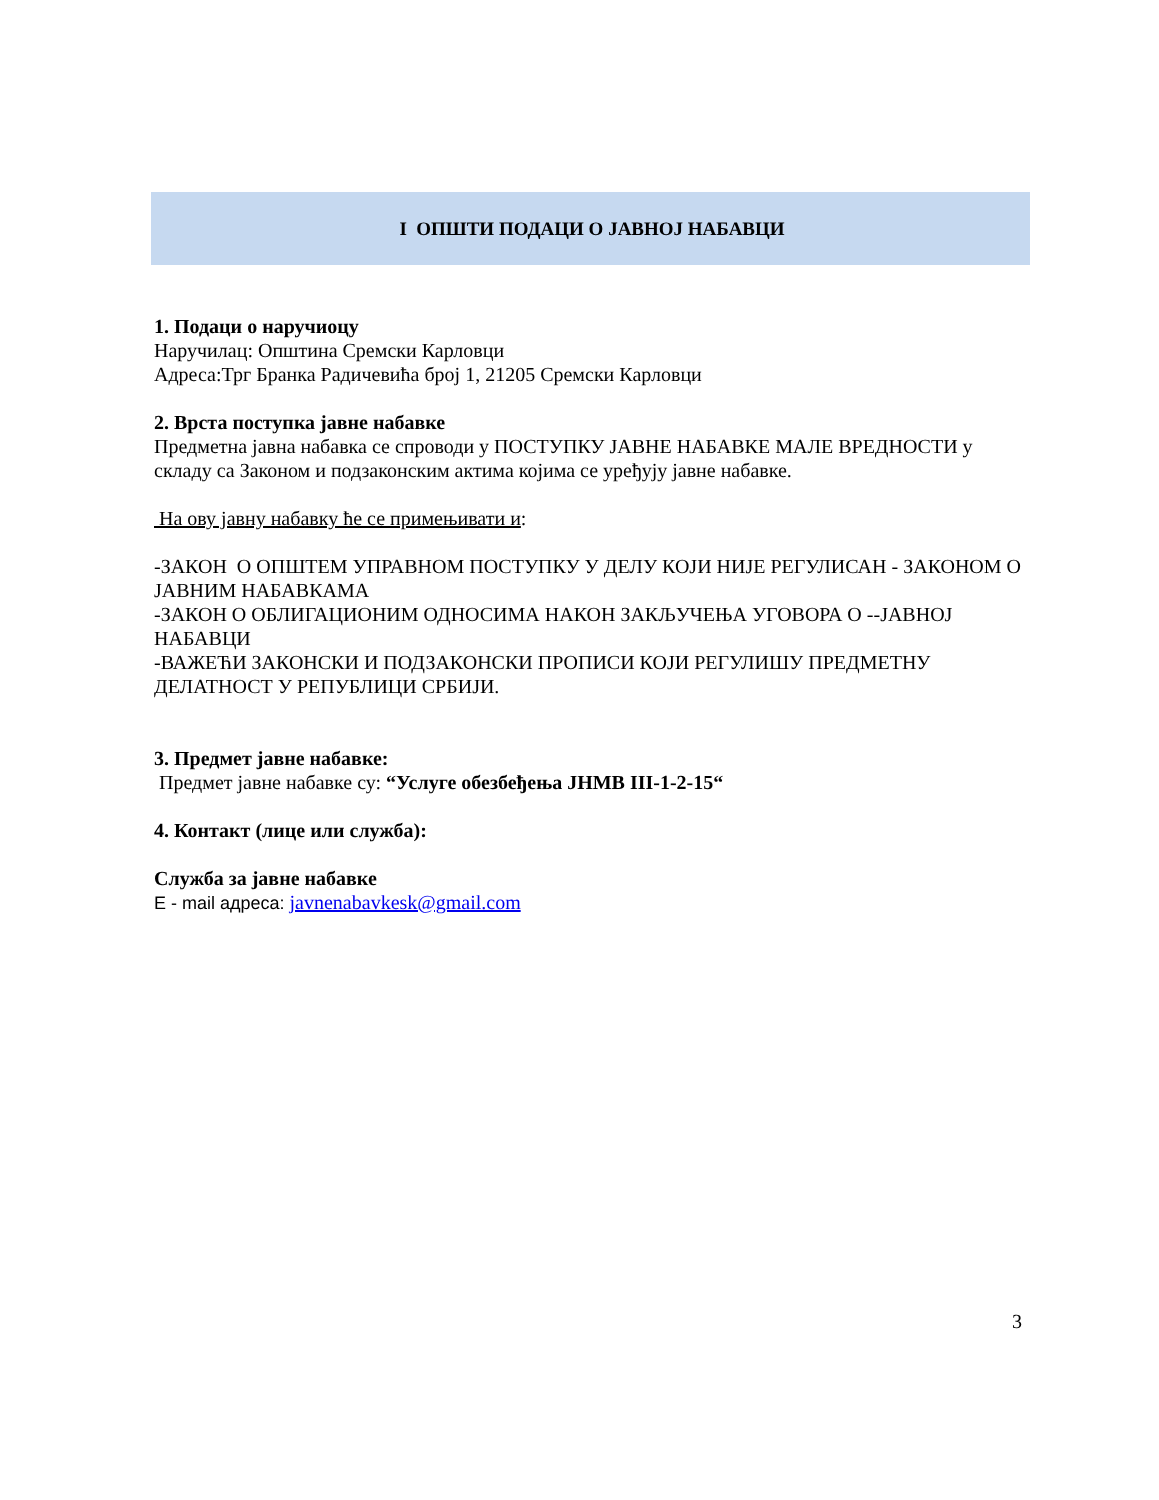I ОПШТИ ПОДАЦИ О ЈАВНОЈ НАБАВЦИ
1. Подаци о наручиоцу
Наручилац: Општина Сремски Карловци
Адреса:Трг Бранка Радичевића број 1, 21205 Сремски Карловци
2. Врста поступка јавне набавке
Предметна јавна набавка се спроводи у ПОСТУПКУ ЈАВНЕ НАБАВКЕ МАЛЕ ВРЕДНОСТИ у складу са Законом и подзаконским актима којима се уређују јавне набавке.
На ову јавну набавку ће се примењивати и:
-ЗАКОН О ОПШТЕМ УПРАВНОМ ПОСТУПКУ У ДЕЛУ КОЈИ НИЈЕ РЕГУЛИСАН - ЗАКОНОМ О ЈАВНИМ НАБАВКАМА
-ЗАКОН О ОБЛИГАЦИОНИМ ОДНОСИМА НАКОН ЗАКЉУЧЕЊА УГОВОРА О --ЈАВНОЈ НАБАВЦИ
-ВАЖЕЋИ ЗАКОНСКИ И ПОДЗАКОНСКИ ПРОПИСИ КОЈИ РЕГУЛИШУ ПРЕДМЕТНУ ДЕЛАТНОСТ У РЕПУБЛИЦИ СРБИЈИ.
3. Предмет јавне набавке:
Предмет јавне набавке су: “Услуге обезбеђења ЈНМВ III-1-2-15“
4. Контакт (лице или служба):
Служба за јавне набавке
E - mail адреса: javnenabavkesk@gmail.com
3